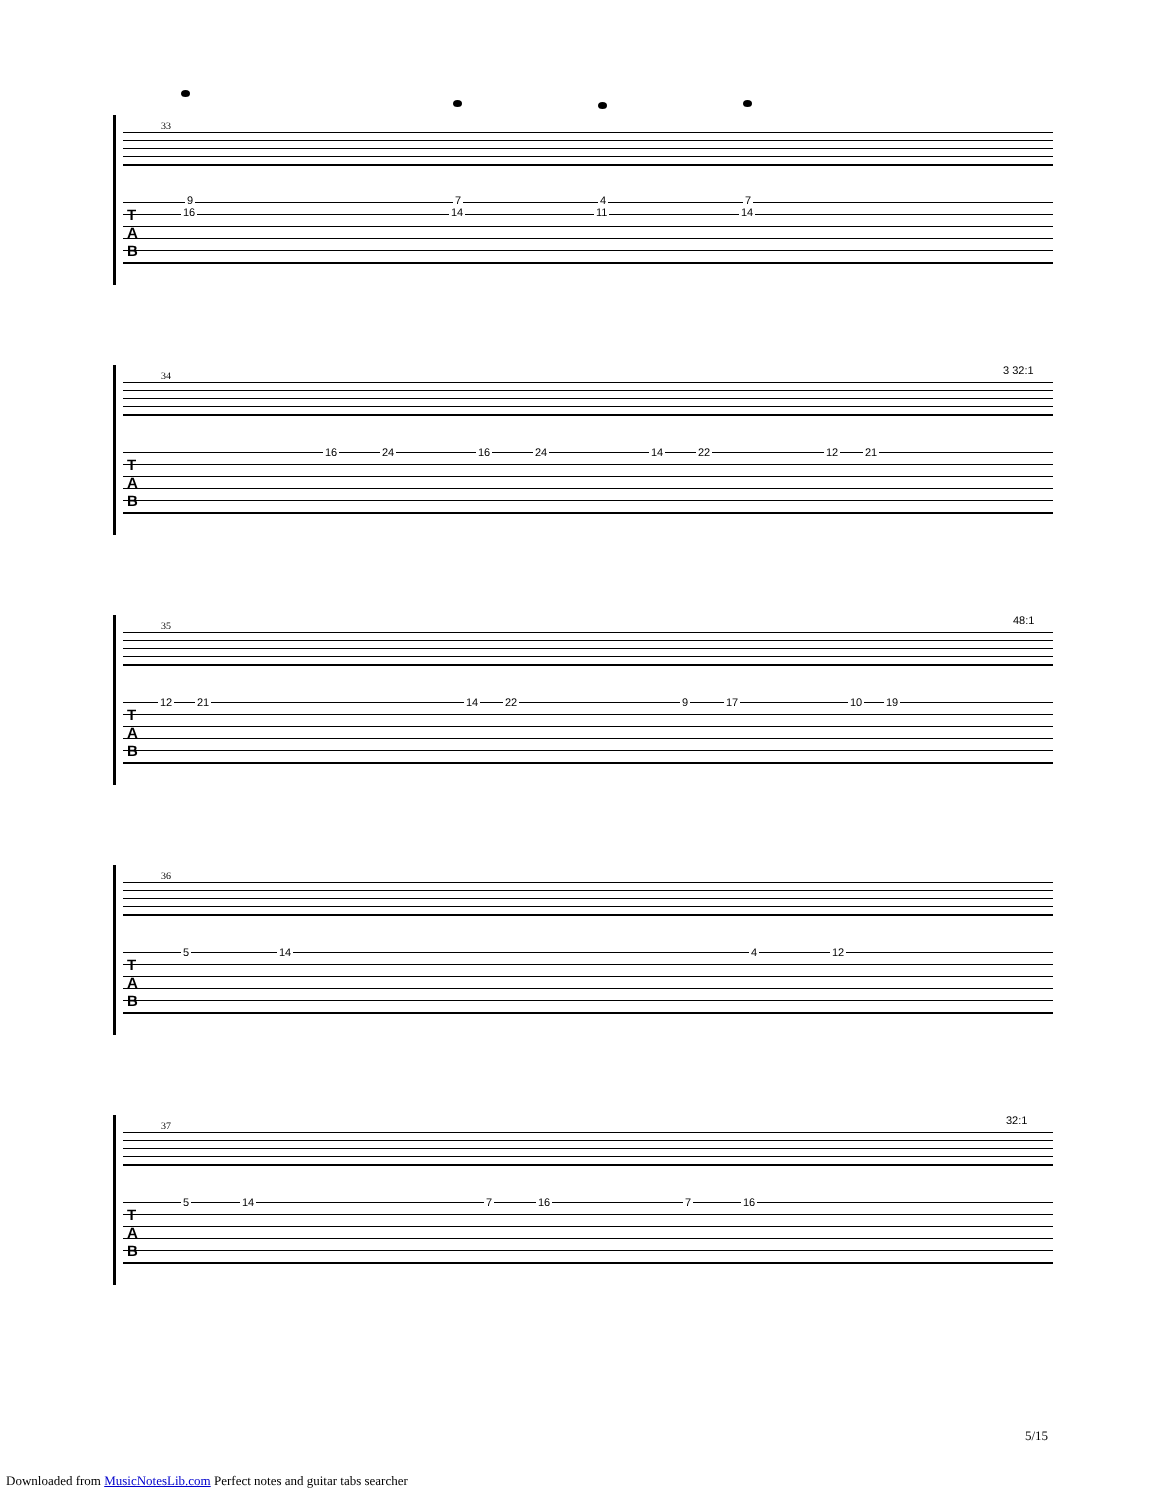33
T
A
B
9
16
7
14
4
11
7
14
34 3 32:1
T
A
B
16 24 16 24 14 22 12 21
35 48:1
T
A
B
12 21 14 22 9 17 10 19
36
T
A
B
5 14 4 12
37 32:1
T
A
B
5 14 7 16 7 16
5/15
Downloaded from MusicNotesLib.com Perfect notes and guitar tabs searcher